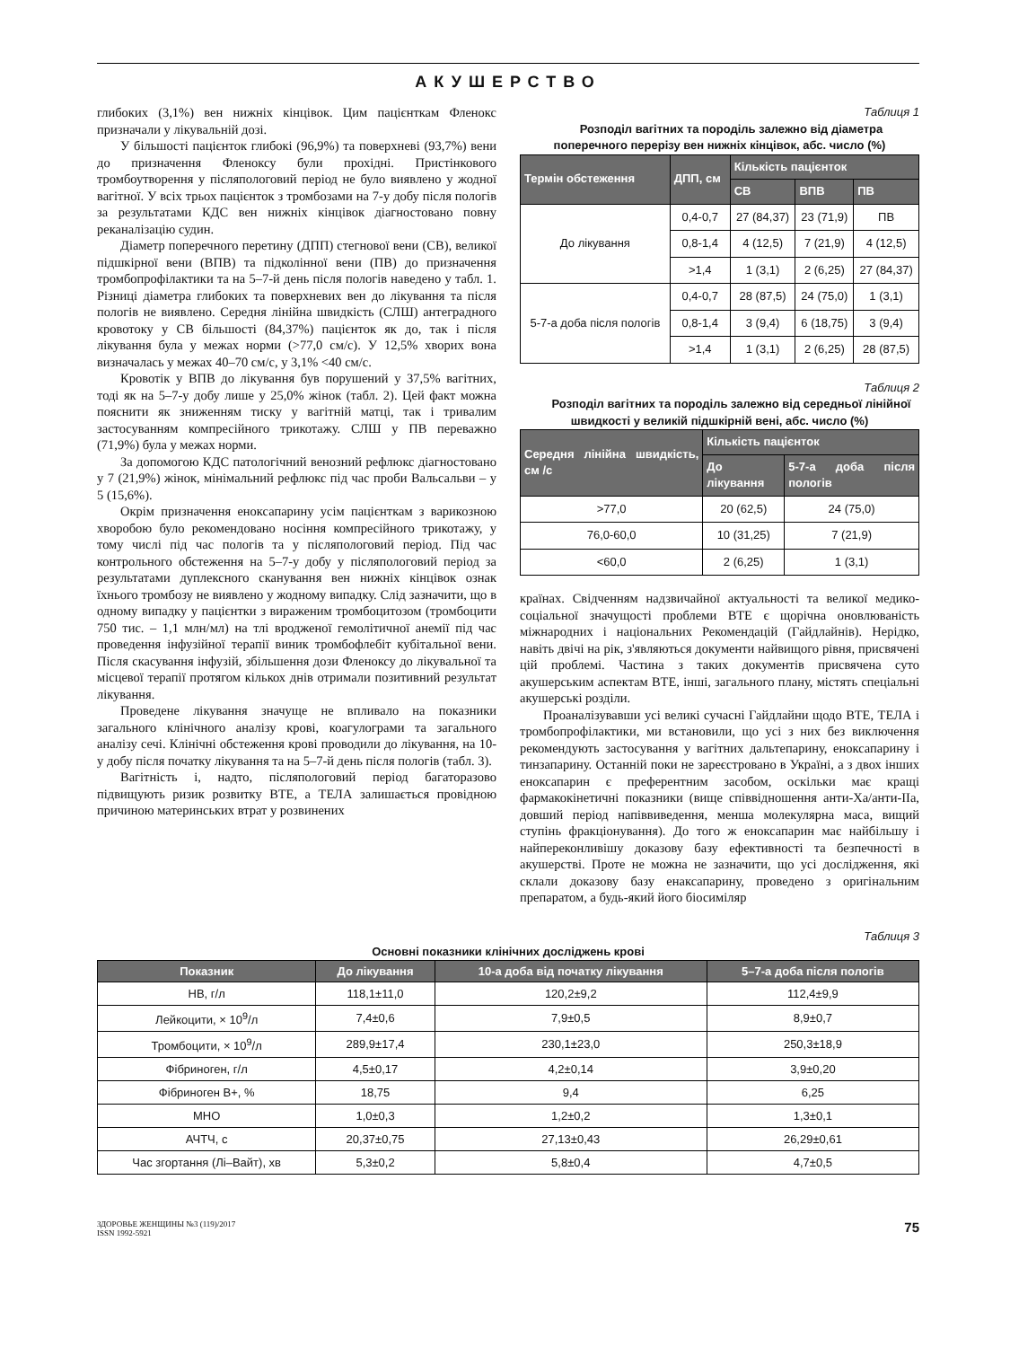АКУШЕРСТВО
глибоких (3,1%) вен нижніх кінцівок. Цим пацієнткам Фленокс призначали у лікувальній дозі.
У більшості пацієнток глибокі (96,9%) та поверхневі (93,7%) вени до призначення Фленоксу були прохідні. Пристінкового тромбоутворення у післяпологовий період не було виявлено у жодної вагітної. У всіх трьох пацієнток з тромбозами на 7-у добу після пологів за результатами КДС вен нижніх кінцівок діагностовано повну реканалізацію судин.
Діаметр поперечного перетину (ДПП) стегнової вени (СВ), великої підшкірної вени (ВПВ) та підколінної вени (ПВ) до призначення тромбопрофілактики та на 5–7-й день після пологів наведено у табл. 1. Різниці діаметра глибоких та поверхневих вен до лікування та після пологів не виявлено. Середня лінійна швидкість (СЛШ) антеградного кровотоку у СВ більшості (84,37%) пацієнток як до, так і після лікування була у межах норми (>77,0 см/с). У 12,5% хворих вона визначалась у межах 40–70 см/с, у 3,1% <40 см/с.
Кровотік у ВПВ до лікування був порушений у 37,5% вагітних, тоді як на 5–7-у добу лише у 25,0% жінок (табл. 2). Цей факт можна пояснити як зниженням тиску у вагітній матці, так і тривалим застосуванням компресійного трикотажу. СЛШ у ПВ переважно (71,9%) була у межах норми.
За допомогою КДС патологічний венозний рефлюкс діагностовано у 7 (21,9%) жінок, мінімальний рефлюкс під час проби Вальсальви – у 5 (15,6%).
Окрім призначення еноксапарину усім пацієнткам з варикозною хворобою було рекомендовано носіння компресійного трикотажу, у тому числі під час пологів та у післяпологовий період. Під час контрольного обстеження на 5–7-у добу у післяпологовий період за результатами дуплексного сканування вен нижніх кінцівок ознак їхнього тромбозу не виявлено у жодному випадку. Слід зазначити, що в одному випадку у пацієнтки з вираженим тромбоцитозом (тромбоцити 750 тис. – 1,1 млн/мл) на тлі вродженої гемолітичної анемії під час проведення інфузійної терапії виник тромбофлебіт кубітальної вени. Після скасування інфузій, збільшення дози Фленоксу до лікувальної та місцевої терапії протягом кількох днів отримали позитивний результат лікування.
Проведене лікування значуще не впливало на показники загального клінічного аналізу крові, коагулограми та загального аналізу сечі. Клінічні обстеження крові проводили до лікування, на 10-у добу після початку лікування та на 5–7-й день після пологів (табл. 3).
Вагітність і, надто, післяпологовий період багаторазово підвищують ризик розвитку ВТЕ, а ТЕЛА залишається провідною причиною материнських втрат у розвинених
Таблиця 1
Розподіл вагітних та породіль залежно від діаметра поперечного перерізу вен нижніх кінцівок, абс. число (%)
| Термін обстеження | ДПП, см | Кількість пацієнток | | |
| --- | --- | --- | --- | --- |
| | | СВ | ВПВ | ПВ |
| До лікування | 0,4-0,7 | 27 (84,37) | 23 (71,9) | ПВ |
| | 0,8-1,4 | 4 (12,5) | 7 (21,9) | 4 (12,5) |
| | >1,4 | 1 (3,1) | 2 (6,25) | 27 (84,37) |
| 5-7-а доба після пологів | 0,4-0,7 | 28 (87,5) | 24 (75,0) | 1 (3,1) |
| | 0,8-1,4 | 3 (9,4) | 6 (18,75) | 3 (9,4) |
| | >1,4 | 1 (3,1) | 2 (6,25) | 28 (87,5) |
Таблиця 2
Розподіл вагітних та породіль залежно від середньої лінійної швидкості у великій підшкірній вені, абс. число (%)
| Середня лінійна швидкість, см /с | Кількість пацієнток | |
| --- | --- | --- |
| | До лікування | 5-7-а доба після пологів |
| >77,0 | 20 (62,5) | 24 (75,0) |
| 76,0-60,0 | 10 (31,25) | 7 (21,9) |
| <60,0 | 2 (6,25) | 1 (3,1) |
країнах. Свідченням надзвичайної актуальності та великої медико-соціальної значущості проблеми ВТЕ є щорічна оновлюваність міжнародних і національних Рекомендацій (Гайдлайнів). Нерідко, навіть двічі на рік, з'являються документи найвищого рівня, присвячені цій проблемі. Частина з таких документів присвячена суто акушерським аспектам ВТЕ, інші, загального плану, містять спеціальні акушерські розділи.
Проаналізувавши усі великі сучасні Гайдлайни щодо ВТЕ, ТЕЛА і тромбопрофілактики, ми встановили, що усі з них без виключення рекомендують застосування у вагітних дальтепарину, еноксапарину і тинзапарину. Останній поки не зареєстровано в Україні, а з двох інших еноксапарин є преферентним засобом, оскільки має кращі фармакокінетичні показники (вище співвідношення анти-Ха/анти-IIa, довший період напіввиведення, менша молекулярна маса, вищий ступінь фракціонування). До того ж еноксапарин має найбільшу і найпереконливішу доказову базу ефективності та безпечності в акушерстві. Проте не можна не зазначити, що усі дослідження, які склали доказову базу енаксапарину, проведено з оригінальним препаратом, а будь-який його біосиміляр
Таблиця 3
Основні показники клінічних досліджень крові
| Показник | До лікування | 10-а доба від початку лікування | 5–7-а доба після пологів |
| --- | --- | --- | --- |
| НВ, г/л | 118,1±11,0 | 120,2±9,2 | 112,4±9,9 |
| Лейкоцити, × 10<sup>9</sup>/л | 7,4±0,6 | 7,9±0,5 | 8,9±0,7 |
| Тромбоцити, × 10<sup>9</sup>/л | 289,9±17,4 | 230,1±23,0 | 250,3±18,9 |
| Фібриноген, г/л | 4,5±0,17 | 4,2±0,14 | 3,9±0,20 |
| Фібриноген В+, % | 18,75 | 9,4 | 6,25 |
| МНО | 1,0±0,3 | 1,2±0,2 | 1,3±0,1 |
| АЧТЧ, с | 20,37±0,75 | 27,13±0,43 | 26,29±0,61 |
| Час згортання (Лі–Вайт), хв | 5,3±0,2 | 5,8±0,4 | 4,7±0,5 |
ЗДОРОВЬЕ ЖЕНЩИНЫ №3 (119)/2017
ISSN 1992-5921
75